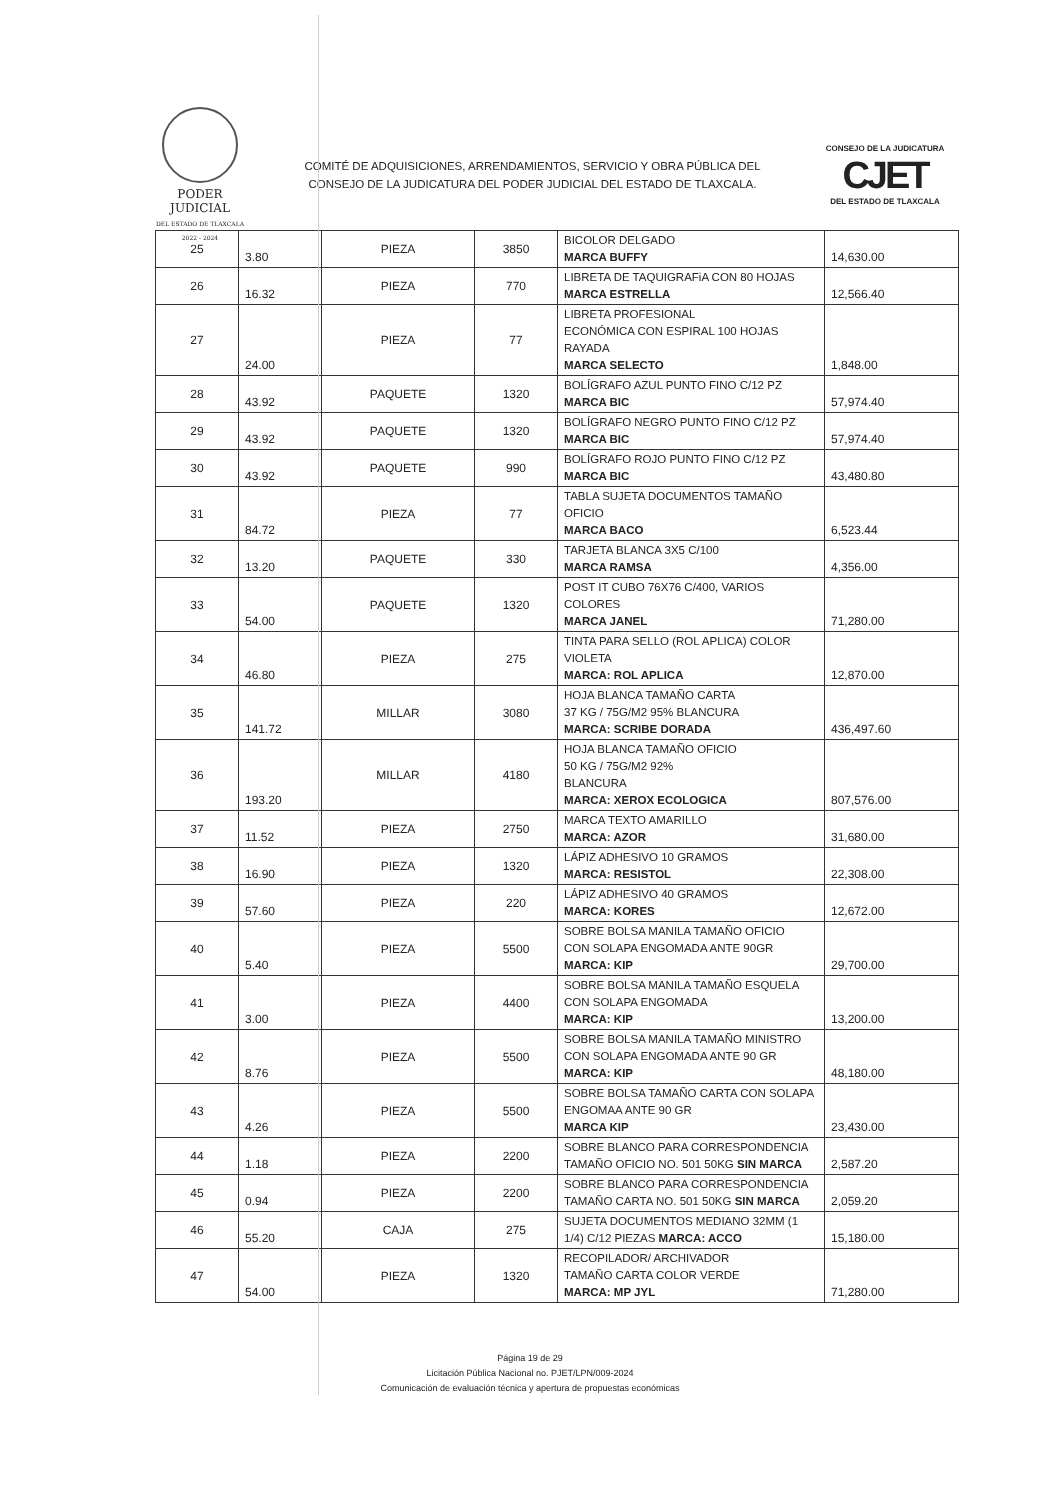PODER JUDICIAL
DEL ESTADO DE TLAXCALA
2022 - 2024
COMITÉ DE ADQUISICIONES, ARRENDAMIENTOS, SERVICIO Y OBRA PÚBLICA DEL
CONSEJO DE LA JUDICATURA DEL PODER JUDICIAL DEL ESTADO DE TLAXCALA.
CONSEJO DE LA JUDICATURA
CJET
DEL ESTADO DE TLAXCALA
| 25 | 3.80 | PIEZA | 3850 | BICOLOR DELGADO MARCA BUFFY | 14,630.00 |
| 26 | 16.32 | PIEZA | 770 | LIBRETA DE TAQUIGRAFiA CON 80 HOJAS MARCA ESTRELLA | 12,566.40 |
| 27 | 24.00 | PIEZA | 77 | LIBRETA PROFESIONAL ECONÓMICA CON ESPIRAL 100 HOJAS RAYADA MARCA SELECTO | 1,848.00 |
| 28 | 43.92 | PAQUETE | 1320 | BOLÍGRAFO AZUL PUNTO FINO C/12 PZ MARCA BIC | 57,974.40 |
| 29 | 43.92 | PAQUETE | 1320 | BOLÍGRAFO NEGRO PUNTO FINO C/12 PZ MARCA BIC | 57,974.40 |
| 30 | 43.92 | PAQUETE | 990 | BOLÍGRAFO ROJO PUNTO FINO C/12 PZ MARCA BIC | 43,480.80 |
| 31 | 84.72 | PIEZA | 77 | TABLA SUJETA DOCUMENTOS TAMAÑO OFICIO MARCA BACO | 6,523.44 |
| 32 | 13.20 | PAQUETE | 330 | TARJETA BLANCA 3X5 C/100 MARCA RAMSA | 4,356.00 |
| 33 | 54.00 | PAQUETE | 1320 | POST IT CUBO 76X76 C/400, VARIOS COLORES MARCA JANEL | 71,280.00 |
| 34 | 46.80 | PIEZA | 275 | TINTA PARA SELLO (ROL APLICA) COLOR VIOLETA MARCA: ROL APLICA | 12,870.00 |
| 35 | 141.72 | MILLAR | 3080 | HOJA BLANCA TAMAÑO CARTA 37 KG / 75G/M2 95% BLANCURA MARCA: SCRIBE DORADA | 436,497.60 |
| 36 | 193.20 | MILLAR | 4180 | HOJA BLANCA TAMAÑO OFICIO 50 KG / 75G/M2 92% BLANCURA MARCA: XEROX ECOLOGICA | 807,576.00 |
| 37 | 11.52 | PIEZA | 2750 | MARCA TEXTO AMARILLO MARCA: AZOR | 31,680.00 |
| 38 | 16.90 | PIEZA | 1320 | LÁPIZ ADHESIVO 10 GRAMOS MARCA: RESISTOL | 22,308.00 |
| 39 | 57.60 | PIEZA | 220 | LÁPIZ ADHESIVO 40 GRAMOS MARCA: KORES | 12,672.00 |
| 40 | 5.40 | PIEZA | 5500 | SOBRE BOLSA MANILA TAMAÑO OFICIO CON SOLAPA ENGOMADA ANTE 90GR MARCA: KIP | 29,700.00 |
| 41 | 3.00 | PIEZA | 4400 | SOBRE BOLSA MANILA TAMAÑO ESQUELA CON SOLAPA ENGOMADA MARCA: KIP | 13,200.00 |
| 42 | 8.76 | PIEZA | 5500 | SOBRE BOLSA MANILA TAMAÑO MINISTRO CON SOLAPA ENGOMADA ANTE 90 GR MARCA: KIP | 48,180.00 |
| 43 | 4.26 | PIEZA | 5500 | SOBRE BOLSA TAMAÑO CARTA CON SOLAPA ENGOMAA ANTE 90 GR MARCA KIP | 23,430.00 |
| 44 | 1.18 | PIEZA | 2200 | SOBRE BLANCO PARA CORRESPONDENCIA TAMAÑO OFICIO NO. 501 50KG SIN MARCA | 2,587.20 |
| 45 | 0.94 | PIEZA | 2200 | SOBRE BLANCO PARA CORRESPONDENCIA TAMAÑO CARTA NO. 501 50KG SIN MARCA | 2,059.20 |
| 46 | 55.20 | CAJA | 275 | SUJETA DOCUMENTOS MEDIANO 32MM (1 1/4) C/12 PIEZAS MARCA: ACCO | 15,180.00 |
| 47 | 54.00 | PIEZA | 1320 | RECOPILADOR/ ARCHIVADOR TAMAÑO CARTA COLOR VERDE MARCA: MP JYL | 71,280.00 |
Página 19 de 29
Licitación Pública Nacional no. PJET/LPN/009-2024
Comunicación de evaluación técnica y apertura de propuestas económicas